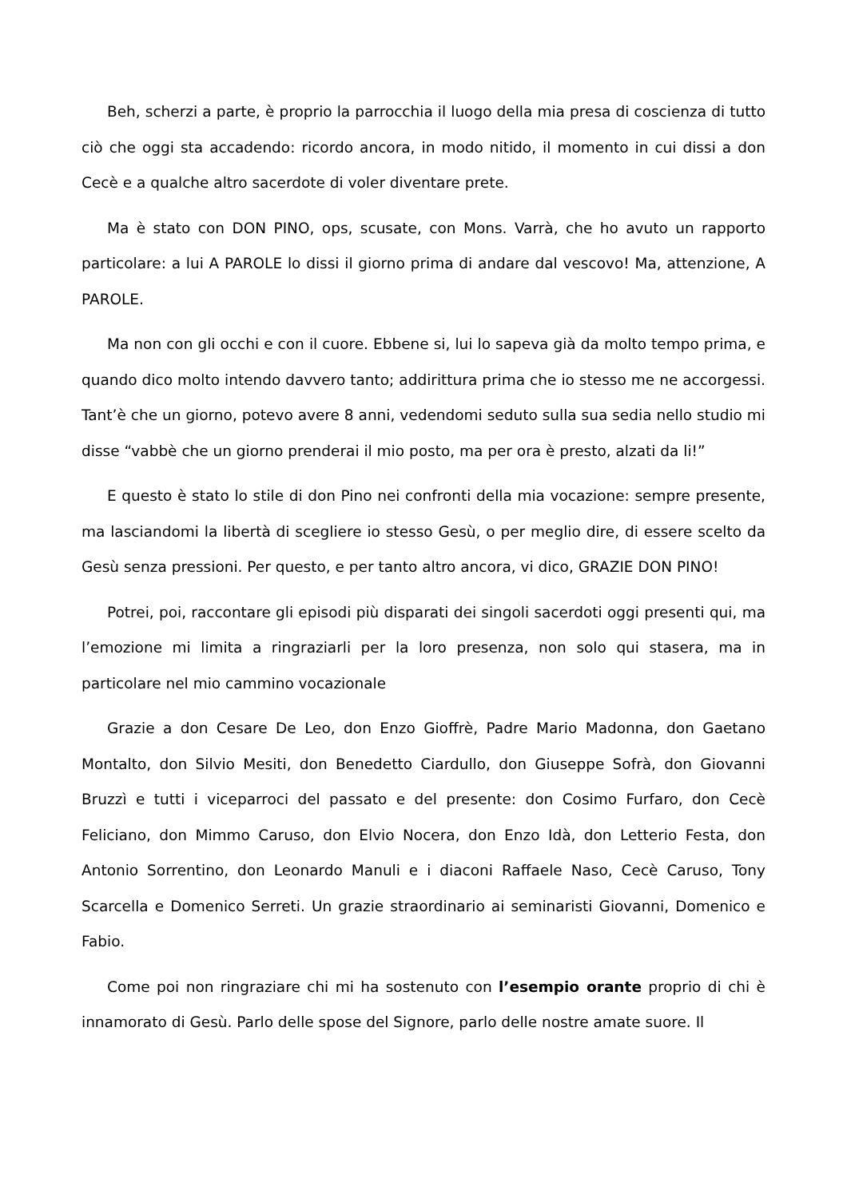Beh, scherzi a parte, è proprio la parrocchia il luogo della mia presa di coscienza di tutto ciò che oggi sta accadendo: ricordo ancora, in modo nitido, il momento in cui dissi a don Cecè e a qualche altro sacerdote di voler diventare prete.
Ma è stato con DON PINO, ops, scusate, con Mons. Varrà, che ho avuto un rapporto particolare: a lui A PAROLE lo dissi il giorno prima di andare dal vescovo! Ma, attenzione, A PAROLE.
Ma non con gli occhi e con il cuore. Ebbene si, lui lo sapeva già da molto tempo prima, e quando dico molto intendo davvero tanto; addirittura prima che io stesso me ne accorgessi. Tant’è che un giorno, potevo avere 8 anni, vedendomi seduto sulla sua sedia nello studio mi disse “vabbè che un giorno prenderai il mio posto, ma per ora è presto, alzati da li!”
E questo è stato lo stile di don Pino nei confronti della mia vocazione: sempre presente, ma lasciandomi la libertà di scegliere io stesso Gesù, o per meglio dire, di essere scelto da Gesù senza pressioni. Per questo, e per tanto altro ancora, vi dico, GRAZIE DON PINO!
Potrei, poi, raccontare gli episodi più disparati dei singoli sacerdoti oggi presenti qui, ma l’emozione mi limita a ringraziarli per la loro presenza, non solo qui stasera, ma in particolare nel mio cammino vocazionale
Grazie a don Cesare De Leo, don Enzo Gioffrè, Padre Mario Madonna, don Gaetano Montalto, don Silvio Mesiti, don Benedetto Ciardullo, don Giuseppe Sofrà, don Giovanni Bruzzì e tutti i viceparroci del passato e del presente: don Cosimo Furfaro, don Cecè Feliciano, don Mimmo Caruso, don Elvio Nocera, don Enzo Idà, don Letterio Festa, don Antonio Sorrentino, don Leonardo Manuli e i diaconi Raffaele Naso, Cecè Caruso, Tony Scarcella e Domenico Serreti. Un grazie straordinario ai seminaristi Giovanni, Domenico e Fabio.
Come poi non ringraziare chi mi ha sostenuto con l’esempio orante proprio di chi è innamorato di Gesù. Parlo delle spose del Signore, parlo delle nostre amate suore. Il